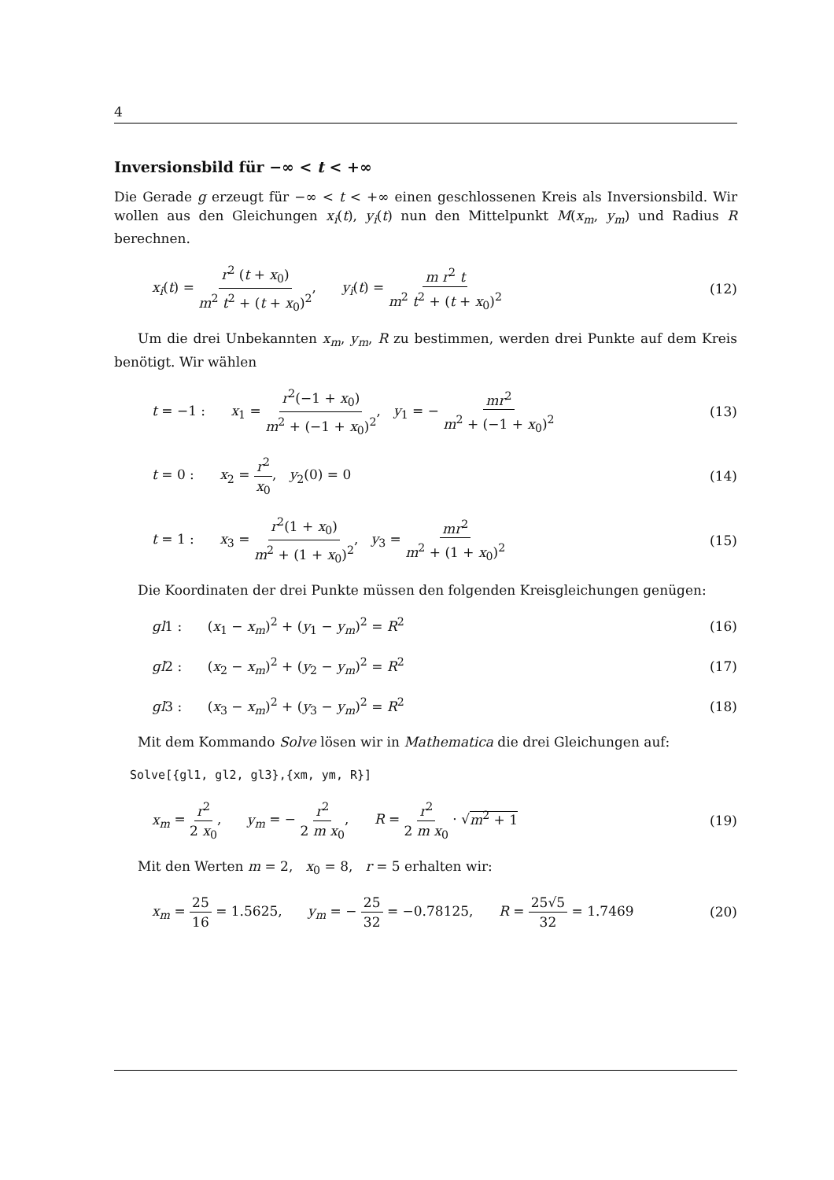4
Inversionsbild für −∞ < t < +∞
Die Gerade g erzeugt für −∞ < t < +∞ einen geschlossenen Kreis als Inversionsbild. Wir wollen aus den Gleichungen x<sub>i</sub>(t), y<sub>i</sub>(t) nun den Mittelpunkt M(x<sub>m</sub>, y<sub>m</sub>) und Radius R berechnen.
x<sub>i</sub>(t) = r<sup>2</sup> (t + x<sub>0</sub>) m<sup>2</sup> t<sup>2</sup> + (t + x<sub>0</sub>)<sup>2</sup>, y<sub>i</sub>(t) = m r<sup>2</sup> t m<sup>2</sup> t<sup>2</sup> + (t + x<sub>0</sub>)<sup>2</sup> (12)
Um die drei Unbekannten x<sub>m</sub>, y<sub>m</sub>, R zu bestimmen, werden drei Punkte auf dem Kreis benötigt. Wir wählen
t = −1 : x<sub>1</sub> = r<sup>2</sup>(−1 + x<sub>0</sub>) m<sup>2</sup> + (−1 + x<sub>0</sub>)<sup>2</sup>, y<sub>1</sub> = − mr<sup>2</sup> m<sup>2</sup> + (−1 + x<sub>0</sub>)<sup>2</sup> (13)
t = 0 : x<sub>2</sub> = r<sup>2</sup> x<sub>0</sub>, y<sub>2</sub>(0) = 0 (14)
t = 1 : x<sub>3</sub> = r<sup>2</sup>(1 + x<sub>0</sub>) m<sup>2</sup> + (1 + x<sub>0</sub>)<sup>2</sup>, y<sub>3</sub> = mr<sup>2</sup> m<sup>2</sup> + (1 + x<sub>0</sub>)<sup>2</sup> (15)
Die Koordinaten der drei Punkte müssen den folgenden Kreisgleichungen genügen:
gl1 : (x<sub>1</sub> − x<sub>m</sub>)<sup>2</sup> + (y<sub>1</sub> − y<sub>m</sub>)<sup>2</sup> = R<sup>2</sup> (16)
gl2 : (x<sub>2</sub> − x<sub>m</sub>)<sup>2</sup> + (y<sub>2</sub> − y<sub>m</sub>)<sup>2</sup> = R<sup>2</sup> (17)
gl3 : (x<sub>3</sub> − x<sub>m</sub>)<sup>2</sup> + (y<sub>3</sub> − y<sub>m</sub>)<sup>2</sup> = R<sup>2</sup> (18)
Mit dem Kommando Solve lösen wir in Mathematica die drei Gleichungen auf:
Solve[{gl1, gl2, gl3},{xm, ym, R}]
x<sub>m</sub> = r<sup>2</sup> 2 x<sub>0</sub>, y<sub>m</sub> = − r<sup>2</sup> 2 m x<sub>0</sub>, R = r<sup>2</sup> 2 m x<sub>0</sub> · √m<sup>2</sup> + 1 (19)
Mit den Werten m = 2, x<sub>0</sub> = 8, r = 5 erhalten wir:
x<sub>m</sub> = 25 16 = 1.5625, y<sub>m</sub> = − 25 32 = −0.78125, R = 25√5 32 = 1.7469 (20)